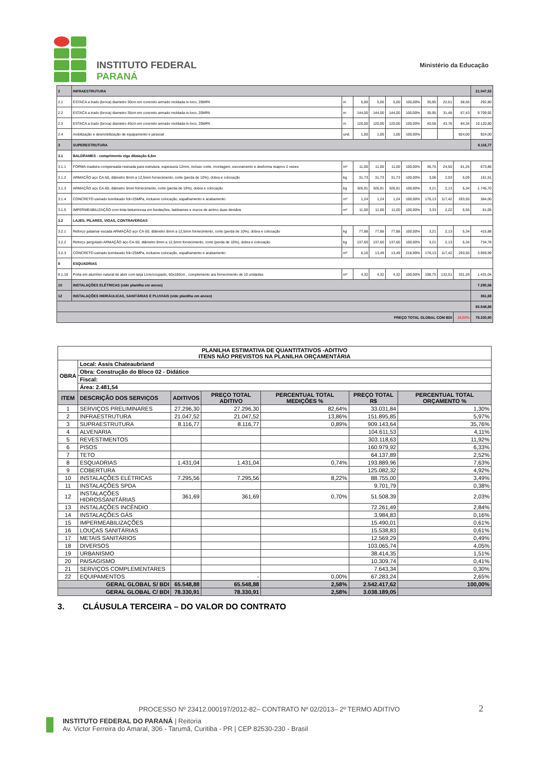INSTITUTO FEDERAL
PARANÁ
Ministério da Educação
| 2 | INFRAESTRUTURA | | | | | | | | | 21.047,52 |
| 2.1 | ESTACA a trado (broca) diametro 30cm em concreto armado moldada in-loco, 20MPA | m | 5,00 | 5,00 | 5,00 | 100,00% | 35,95 | 22,61 | 58,56 | 292,80 |
| 2.2 | ESTACA a trado (broca) diametro 35cm em concreto armado moldada in-loco, 20MPA | m | 144,00 | 144,00 | 144,00 | 100,00% | 35,95 | 31,48 | 67,43 | 9.709,92 |
| 2.3 | ESTACA a trado (broca) diametro 45cm em concreto armado moldada in-loco, 20MPA | m | 120,00 | 120,00 | 120,00 | 100,00% | 40,58 | 43,76 | 84,34 | 10.120,80 |
| 2.4 | mobilização e desmobilização de equipamento e pessoal | und. | 1,00 | 1,00 | 1,00 | 100,00% | | | 924,00 | 924,00 |
| 3 | SUPERESTRUTURA | | | | | | | | | 8.116,77 |
| 3.1 | BALDRAMES - comprimento viga dilatação 6,6m | | | | | | | | | |
| 3.1.1 | FORMA madeira compensada resinada para estrutura, espessura 12mm, incluso corte, montagem, escoramento e desforma reaprov 2 vezes | m² | 11,00 | 11,00 | 11,00 | 100,00% | 36,76 | 24,50 | 61,26 | 673,86 |
| 3.1.2 | ARMAÇÃO aço CA-50, diâmetro 8mm a 12,5mm fornecimento, corte (perda de 10%), dobra e colocação | kg | 31,73 | 31,73 | 31,73 | 100,00% | 3,06 | 2,03 | 5,09 | 161,51 |
| 3.1.3 | ARMAÇÃO aço CA-60, diâmetro 5mm fornecimento, corte (perda de 10%), dobra e colocação | kg | 326,91 | 326,91 | 326,91 | 100,00% | 3,21 | 2,13 | 5,34 | 1.745,70 |
| 3.1.4 | CONCRETO usinado bombeado fck=25MPa, inclusive colocação, espalhamento e acabamento | m³ | 1,24 | 1,24 | 1,24 | 100,00% | 176,13 | 117,42 | 293,55 | 364,00 |
| 3.1.5 | IMPERMEABILIZAÇÃO com tinta betuminosa em fundações, baldrames e muros de arrimo duas demãos | m² | 11,00 | 11,00 | 11,00 | 100,00% | 3,33 | 2,22 | 5,55 | 61,05 |
| 3.2 | LAJES, PILARES, VIGAS, CONTRAVERGAS | | | | | | | | | |
| 3.2.1 | Reforço patamar escada ARMAÇÃO aço CA-50, diâmetro 8mm a 12,5mm fornecimento, corte (perda de 10%), dobra e colocação | kg | 77,88 | 77,88 | 77,88 | 100,00% | 3,21 | 2,13 | 5,34 | 415,88 |
| 3.2.2 | Reforço pergolado ARMAÇÃO aço CA-50, diâmetro 8mm a 12,5mm fornecimento, corte (perda de 10%), dobra e colocação | kg | 137,60 | 137,60 | 137,60 | 100,00% | 3,21 | 2,13 | 5,34 | 734,78 |
| 3.2.3 | CONCRETO usinado bombeado fck=25MPa, inclusive colocação, espalhamento e acabamento | m³ | 6,16 | 13,49 | 13,49 | 218,99% | 176,13 | 117,42 | 293,55 | 3.959,99 |
| 8 | ESQUADRIAS | | | | | | | | | |
| 8.1.10 | Porta em alumínio natural de abrir com tarja Livre/ocupado, 60x180cm , complemento ara fornecimento de 10 unidades | m² | 4,32 | 4,32 | 4,32 | 100,00% | 198,75 | 132,51 | 331,26 | 1.431,04 |
| 10 | INSTALAÇÕES ELÉTRICAS (vide planilha em anexo) | | | | | | | | | 7.295,56 |
| 12 | INSTALAÇÕES HIDRÁULICAS, SANITÁRIAS E PLUVIAIS (vide planilha em anexo) | | | | | | | | | 361,69 |
| | | | | | | | | | | 65.548,88 |
| PREÇO TOTAL GLOBAL COM BDI | | | | | | | | | 19,50% | 78.330,90 |
| PLANILHA ESTIMATIVA DE QUANTITATIVOS -ADITIVO ITENS NÃO PREVISTOS NA PLANILHA ORÇAMENTÁRIA | | | | | | |
| --- | --- | --- | --- | --- | --- | --- |
| OBRA | Local: Assis Chateaubriand | | | | | |
| | Obra: Construção do Bloco 02 - Didático | | | | | |
| | Fiscal: | | | | | |
| | Área: 2.481,54 | | | | | |
| ITEM | DESCRIÇÃO DOS SERVIÇOS | ADITIVOS | PREÇO TOTAL ADITIVO | PERCENTUAL TOTAL MEDIÇÕES % | PREÇO TOTAL R$ | PERCENTUAL TOTAL ORÇAMENTO % |
| 1 | SERVIÇOS PRELIMINARES | 27.296,30 | 27.296,30 | 82,64% | 33.031,84 | 1,30% |
| 2 | INFRAESTRUTURA | 21.047,52 | 21.047,52 | 13,86% | 151.895,85 | 5,97% |
| 3 | SUPRAESTRUTURA | 8.116,77 | 8.116,77 | 0,89% | 909.143,64 | 35,76% |
| 4 | ALVENARIA | | | | 104.611,53 | 4,11% |
| 5 | REVESTIMENTOS | | | | 303.118,63 | 11,92% |
| 6 | PISOS | | | | 160.979,92 | 6,33% |
| 7 | TETO | | | | 64.137,89 | 2,52% |
| 8 | ESQUADRIAS | 1.431,04 | 1.431,04 | 0,74% | 193.889,96 | 7,63% |
| 9 | COBERTURA | | | | 125.082,32 | 4,92% |
| 10 | INSTALAÇÕES ELÉTRICAS | 7.295,56 | 7.295,56 | 8,22% | 88.755,00 | 3,49% |
| 11 | INSTALAÇÕES SPDA | | | | 9.701,79 | 0,38% |
| 12 | INSTALAÇÕES HIDROSSANITÁRIAS | 361,69 | 361,69 | 0,70% | 51.508,39 | 2,03% |
| 13 | INSTALAÇÕES INCÊNDIO | | | | 72.261,49 | 2,84% |
| 14 | INSTALAÇÕES GÁS | | | | 3.984,83 | 0,16% |
| 15 | IMPERMEABILIZAÇÕES | | | | 15.490,01 | 0,61% |
| 16 | LOUÇAS SANITÁRIAS | | | | 15.538,83 | 0,61% |
| 17 | METAIS SANITÁRIOS | | | | 12.569,29 | 0,49% |
| 18 | DIVERSOS | | | | 103.065,74 | 4,05% |
| 19 | URBANISMO | | | | 38.414,35 | 1,51% |
| 20 | PAISAGISMO | | | | 10.309,74 | 0,41% |
| 21 | SERVIÇOS COMPLEMENTARES | | | | 7.643,34 | 0,30% |
| 22 | EQUIPAMENTOS | | - | 0,00% | 67.283,24 | 2,65% |
| GERAL GLOBAL S/ BDI | | 65.548,88 | 65.548,88 | 2,58% | 2.542.417,62 | 100,00% |
| GERAL GLOBAL C/ BDI | | 78.330,91 | 78.330,91 | 2,58% | 3.038.189,05 | |
3. CLÁUSULA TERCEIRA – DO VALOR DO CONTRATO
PROCESSO Nº 23412.000197/2012-82– CONTRATO Nº 02/2013– 2º TERMO ADITIVO 2
INSTITUTO FEDERAL DO PARANÁ | Reitoria
Av. Victor Ferreira do Amaral, 306 - Tarumã, Curitiba - PR | CEP 82530-230 - Brasil